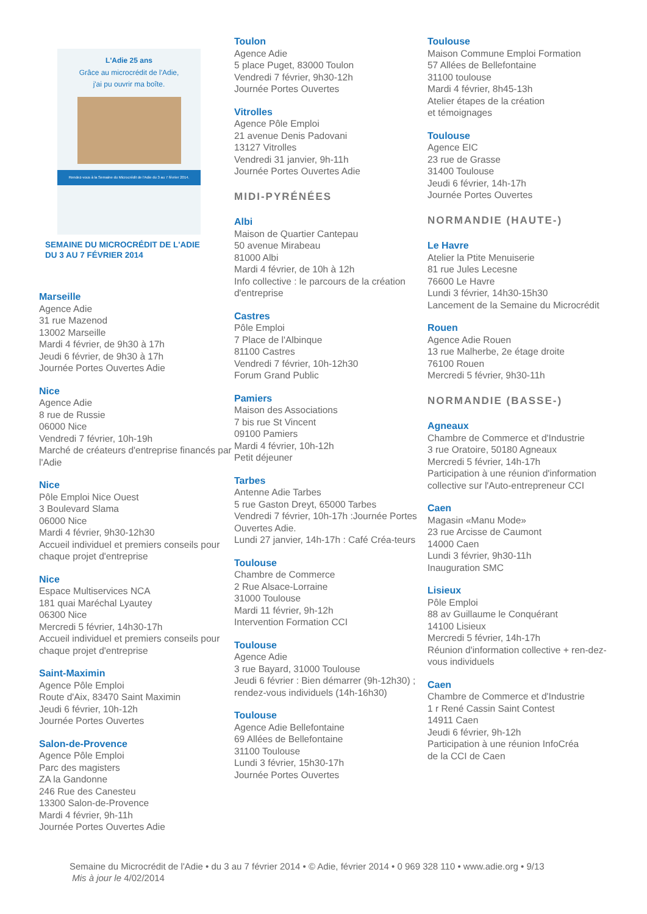L'Adie 25 ans
Grâce au microcrédit de l'Adie,
j'ai pu ouvrir ma boîte.
Rendez-vous à la Semaine du Microcrédit de l'Adie du 3 au 7 février 2014.
SEMAINE DU MICROCRÉDIT DE L'ADIE
DU 3 AU 7 FÉVRIER 2014
Marseille
Agence Adie
31 rue Mazenod
13002 Marseille
Mardi 4 février, de 9h30 à 17h
Jeudi 6 février, de 9h30 à 17h
Journée Portes Ouvertes Adie
Nice
Agence Adie
8 rue de Russie
06000 Nice
Vendredi 7 février, 10h-19h
Marché de créateurs d'entreprise financés par l'Adie
Nice
Pôle Emploi Nice Ouest
3 Boulevard Slama
06000 Nice
Mardi 4 février, 9h30-12h30
Accueil individuel et premiers conseils pour chaque projet d'entreprise
Nice
Espace Multiservices NCA
181 quai Maréchal Lyautey
06300 Nice
Mercredi 5 février, 14h30-17h
Accueil individuel et premiers conseils pour chaque projet d'entreprise
Saint-Maximin
Agence Pôle Emploi
Route d'Aix, 83470 Saint Maximin
Jeudi 6 février, 10h-12h
Journée Portes Ouvertes
Salon-de-Provence
Agence Pôle Emploi
Parc des magisters
ZA la Gandonne
246 Rue des Canesteu
13300 Salon-de-Provence
Mardi 4 février, 9h-11h
Journée Portes Ouvertes Adie
Toulon
Agence Adie
5 place Puget, 83000 Toulon
Vendredi 7 février, 9h30-12h
Journée Portes Ouvertes
Vitrolles
Agence Pôle Emploi
21 avenue Denis Padovani
13127 Vitrolles
Vendredi 31 janvier, 9h-11h
Journée Portes Ouvertes Adie
MIDI-PYRÉNÉES
Albi
Maison de Quartier Cantepau
50 avenue Mirabeau
81000 Albi
Mardi 4 février, de 10h à 12h
Info collective : le parcours de la création d'entreprise
Castres
Pôle Emploi
7 Place de l'Albinque
81100 Castres
Vendredi 7 février, 10h-12h30
Forum Grand Public
Pamiers
Maison des Associations
7 bis rue St Vincent
09100 Pamiers
Mardi 4 février, 10h-12h
Petit déjeuner
Tarbes
Antenne Adie Tarbes
5 rue Gaston Dreyt, 65000 Tarbes
Vendredi 7 février, 10h-17h :Journée Portes Ouvertes Adie.
Lundi 27 janvier, 14h-17h : Café Créa-teurs
Toulouse
Chambre de Commerce
2 Rue Alsace-Lorraine
31000 Toulouse
Mardi 11 février, 9h-12h
Intervention Formation CCI
Toulouse
Agence Adie
3 rue Bayard, 31000 Toulouse
Jeudi 6 février : Bien démarrer (9h-12h30) ; rendez-vous individuels (14h-16h30)
Toulouse
Agence Adie Bellefontaine
69 Allées de Bellefontaine
31100 Toulouse
Lundi 3 février, 15h30-17h
Journée Portes Ouvertes
Toulouse
Maison Commune Emploi Formation
57 Allées de Bellefontaine
31100 toulouse
Mardi 4 février, 8h45-13h
Atelier étapes de la création
et témoignages
Toulouse
Agence EIC
23 rue de Grasse
31400 Toulouse
Jeudi 6 février, 14h-17h
Journée Portes Ouvertes
NORMANDIE (HAUTE-)
Le Havre
Atelier la Ptite Menuiserie
81 rue Jules Lecesne
76600 Le Havre
Lundi 3 février, 14h30-15h30
Lancement de la Semaine du Microcrédit
Rouen
Agence Adie Rouen
13 rue Malherbe, 2e étage droite
76100 Rouen
Mercredi 5 février, 9h30-11h
NORMANDIE (BASSE-)
Agneaux
Chambre de Commerce et d'Industrie
3 rue Oratoire, 50180 Agneaux
Mercredi 5 février, 14h-17h
Participation à une réunion d'information collective sur l'Auto-entrepreneur CCI
Caen
Magasin «Manu Mode»
23 rue Arcisse de Caumont
14000 Caen
Lundi 3 février, 9h30-11h
Inauguration SMC
Lisieux
Pôle Emploi
88 av Guillaume le Conquérant
14100 Lisieux
Mercredi 5 février, 14h-17h
Réunion d'information collective + ren-dez-vous individuels
Caen
Chambre de Commerce et d'Industrie
1 r René Cassin Saint Contest
14911 Caen
Jeudi 6 février, 9h-12h
Participation à une réunion InfoCréa
de la CCI de Caen
Semaine du Microcrédit de l'Adie • du 3 au 7 février 2014 • © Adie, février 2014 • 0 969 328 110 • www.adie.org • 9/13
Mis à jour le 4/02/2014